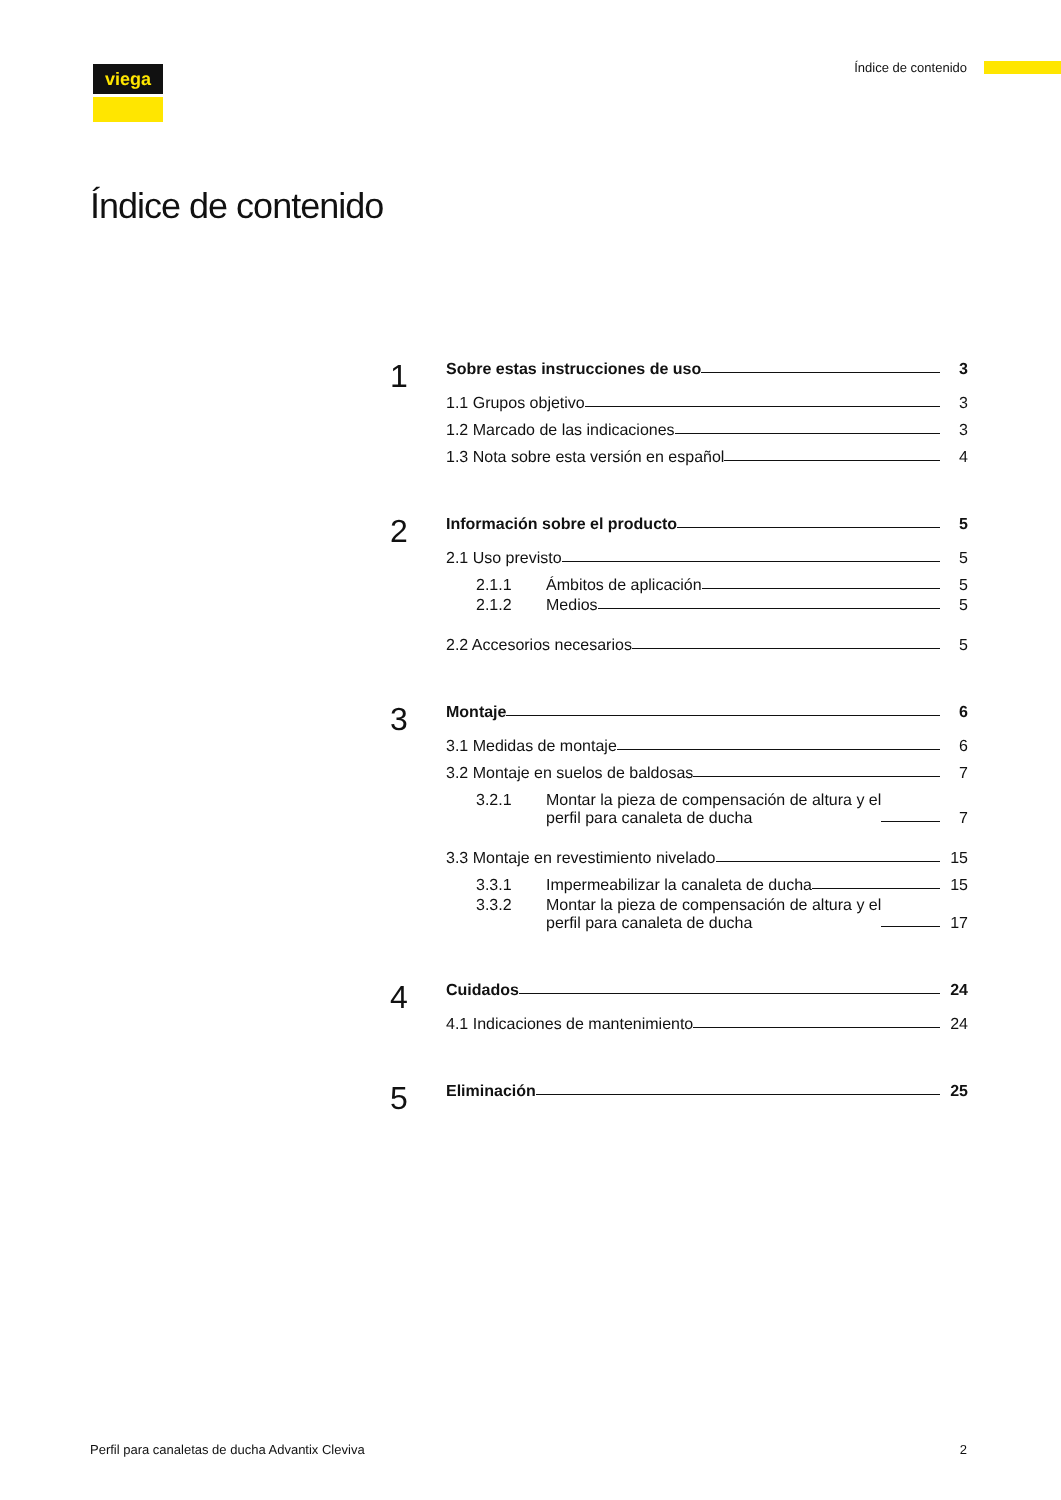viega Índice de contenido
Índice de contenido
1
Sobre estas instrucciones de uso 3
1.1 Grupos objetivo 3
1.2 Marcado de las indicaciones 3
1.3 Nota sobre esta versión en español 4
2
Información sobre el producto 5
2.1 Uso previsto 5
2.1.1 Ámbitos de aplicación 5
2.1.2 Medios 5
2.2 Accesorios necesarios 5
3
Montaje 6
3.1 Medidas de montaje 6
3.2 Montaje en suelos de baldosas 7
3.2.1 Montar la pieza de compensación de altura y el
perfil para canaleta de ducha 7
3.3 Montaje en revestimiento nivelado 15
3.3.1 Impermeabilizar la canaleta de ducha 15
3.3.2 Montar la pieza de compensación de altura y el
perfil para canaleta de ducha 17
4
Cuidados 24
4.1 Indicaciones de mantenimiento 24
5
Eliminación 25
Perfil para canaletas de ducha Advantix Cleviva 2